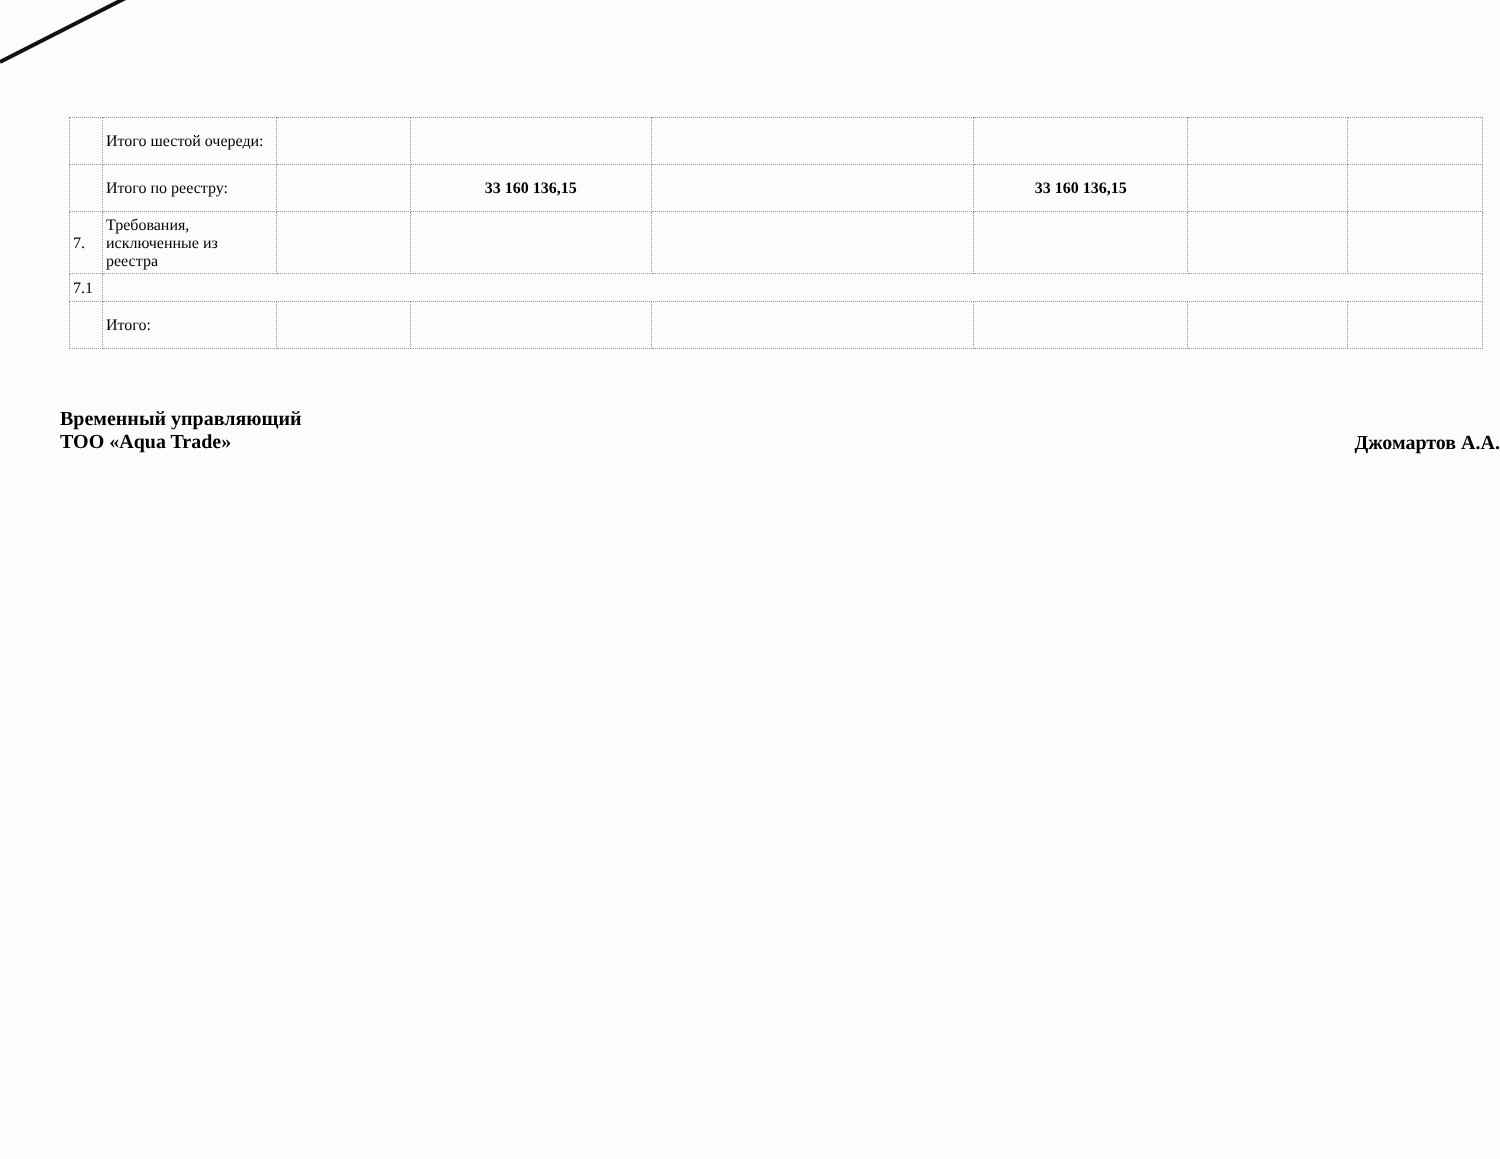| | Итого шестой очереди: | | | | | | |
| | Итого по реестру: | | 33 160 136,15 | | 33 160 136,15 | | |
| 7. | Требования, исключенные из реестра | | | | | | |
| 7.1 | | | | | | | |
| | Итого: | | | | | | |
Временный управляющий
ТОО «Aqua Trade»
Джомартов А.А.